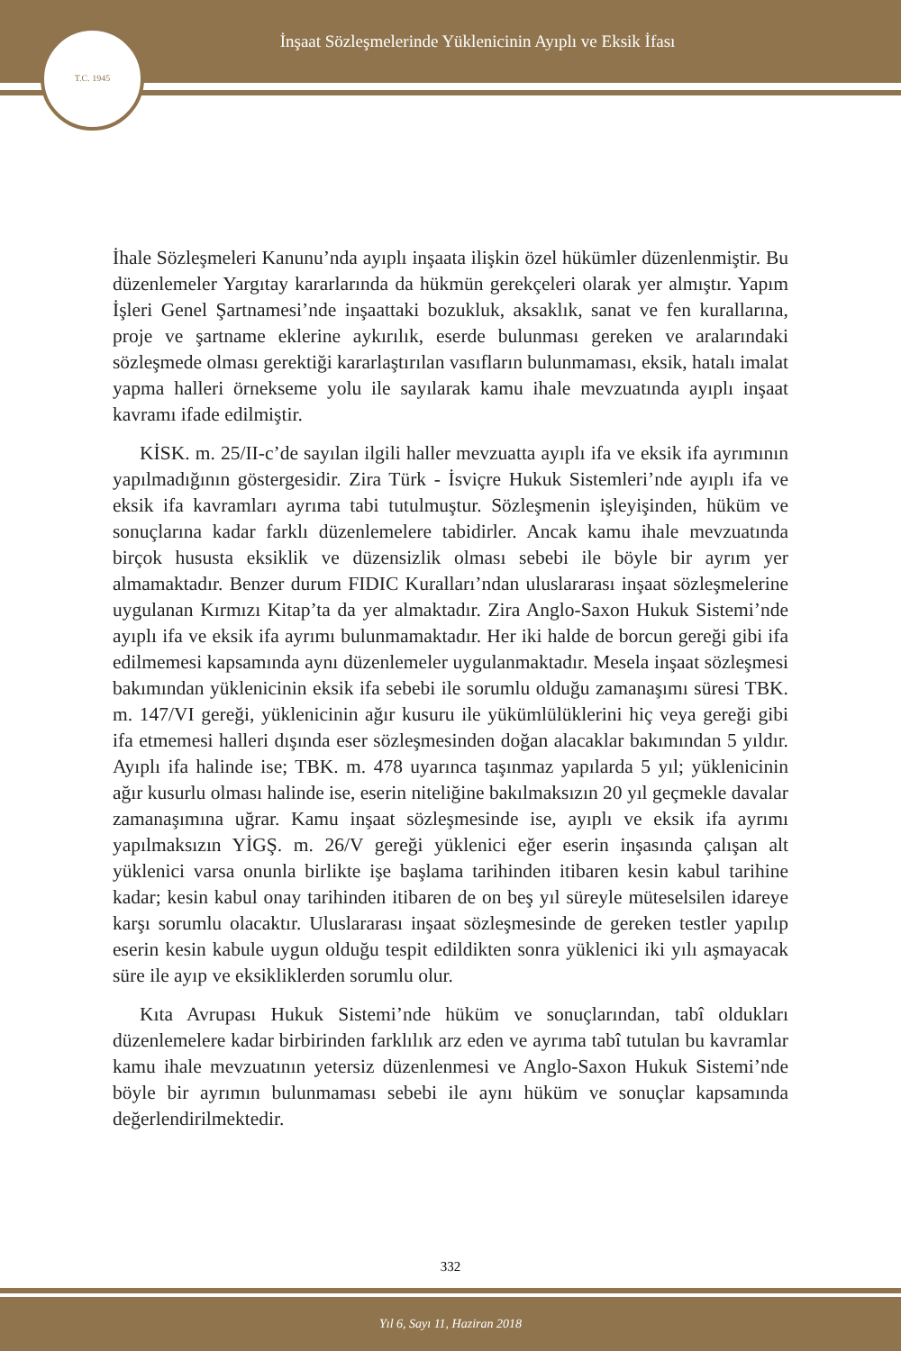İnşaat Sözleşmelerinde Yüklenicinin Ayıplı ve Eksik İfası
T.C. 1945
İhale Sözleşmeleri Kanunu’nda ayıplı inşaata ilişkin özel hükümler düzenlenmiştir. Bu düzenlemeler Yargıtay kararlarında da hükmün gerekçeleri olarak yer almıştır. Yapım İşleri Genel Şartnamesi’nde inşaattaki bozukluk, aksaklık, sanat ve fen kurallarına, proje ve şartname eklerine aykırılık, eserde bulunması gereken ve aralarındaki sözleşmede olması gerektiği kararlaştırılan vasıfların bulunmaması, eksik, hatalı imalat yapma halleri örnekseme yolu ile sayılarak kamu ihale mevzuatında ayıplı inşaat kavramı ifade edilmiştir.
KİSK. m. 25/II-c’de sayılan ilgili haller mevzuatta ayıplı ifa ve eksik ifa ayrımının yapılmadığının göstergesidir. Zira Türk - İsviçre Hukuk Sistemleri’nde ayıplı ifa ve eksik ifa kavramları ayrıma tabi tutulmuştur. Sözleşmenin işleyişinden, hüküm ve sonuçlarına kadar farklı düzenlemelere tabidirler. Ancak kamu ihale mevzuatında birçok hususta eksiklik ve düzensizlik olması sebebi ile böyle bir ayrım yer almamaktadır. Benzer durum FIDIC Kuralları’ndan uluslararası inşaat sözleşmelerine uygulanan Kırmızı Kitap’ta da yer almaktadır. Zira Anglo-Saxon Hukuk Sistemi’nde ayıplı ifa ve eksik ifa ayrımı bulunmamaktadır. Her iki halde de borcun gereği gibi ifa edilmemesi kapsamında aynı düzenlemeler uygulanmaktadır. Mesela inşaat sözleşmesi bakımından yüklenicinin eksik ifa sebebi ile sorumlu olduğu zamanaşımı süresi TBK. m. 147/VI gereği, yüklenicinin ağır kusuru ile yükümlülüklerini hiç veya gereği gibi ifa etmemesi halleri dışında eser sözleşmesinden doğan alacaklar bakımından 5 yıldır. Ayıplı ifa halinde ise; TBK. m. 478 uyarınca taşınmaz yapılarda 5 yıl; yüklenicinin ağır kusurlu olması halinde ise, eserin niteliğine bakılmaksızın 20 yıl geçmekle davalar zamanaşımına uğrar. Kamu inşaat sözleşmesinde ise, ayıplı ve eksik ifa ayrımı yapılmaksızın YİGŞ. m. 26/V gereği yüklenici eğer eserin inşasında çalışan alt yüklenici varsa onunla birlikte işe başlama tarihinden itibaren kesin kabul tarihine kadar; kesin kabul onay tarihinden itibaren de on beş yıl süreyle müteselsilen idareye karşı sorumlu olacaktır. Uluslararası inşaat sözleşmesinde de gereken testler yapılıp eserin kesin kabule uygun olduğu tespit edildikten sonra yüklenici iki yılı aşmayacak süre ile ayıp ve eksikliklerden sorumlu olur.
Kıta Avrupası Hukuk Sistemi’nde hüküm ve sonuçlarından, tabî oldukları düzenlemelere kadar birbirinden farklılık arz eden ve ayrıma tabî tutulan bu kavramlar kamu ihale mevzuatının yetersiz düzenlenmesi ve Anglo-Saxon Hukuk Sistemi’nde böyle bir ayrımın bulunmaması sebebi ile aynı hüküm ve sonuçlar kapsamında değerlendirilmektedir.
332
Yıl 6, Sayı 11, Haziran 2018